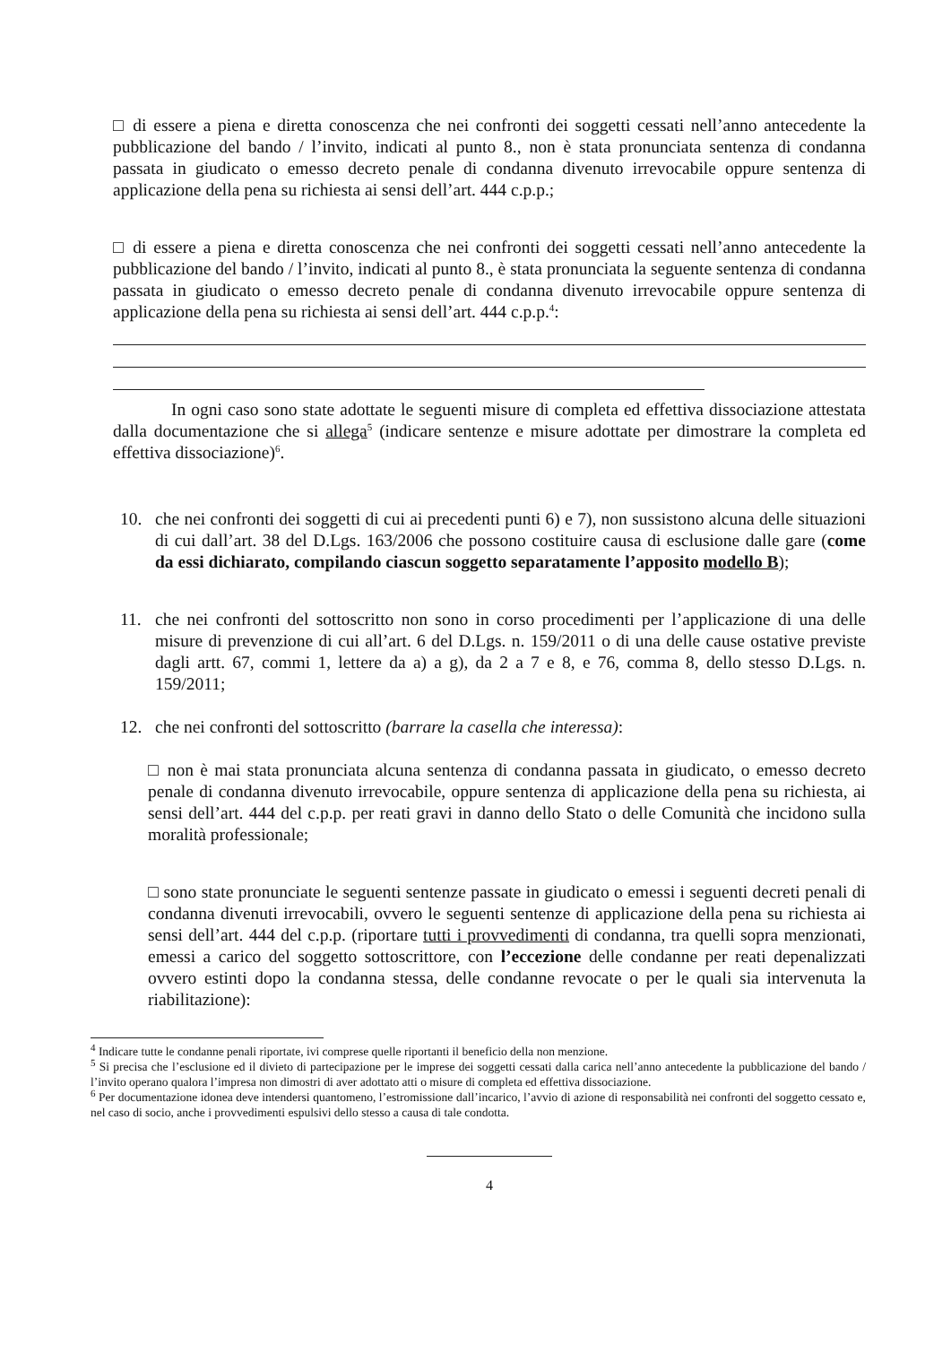□ di essere a piena e diretta conoscenza che nei confronti dei soggetti cessati nell’anno antecedente la pubblicazione del bando / l’invito, indicati al punto 8., non è stata pronunciata sentenza di condanna passata in giudicato o emesso decreto penale di condanna divenuto irrevocabile oppure sentenza di applicazione della pena su richiesta ai sensi dell’art. 444 c.p.p.;
□ di essere a piena e diretta conoscenza che nei confronti dei soggetti cessati nell’anno antecedente la pubblicazione del bando / l’invito, indicati al punto 8., è stata pronunciata la seguente sentenza di condanna passata in giudicato o emesso decreto penale di condanna divenuto irrevocabile oppure sentenza di applicazione della pena su richiesta ai sensi dell’art. 444 c.p.p.<sup>4</sup>:
In ogni caso sono state adottate le seguenti misure di completa ed effettiva dissociazione attestata dalla documentazione che si allega<sup>5</sup> (indicare sentenze e misure adottate per dimostrare la completa ed effettiva dissociazione)<sup>6</sup>.
10. che nei confronti dei soggetti di cui ai precedenti punti 6) e 7), non sussistono alcuna delle situazioni di cui dall’art. 38 del D.Lgs. 163/2006 che possono costituire causa di esclusione dalle gare (come da essi dichiarato, compilando ciascun soggetto separatamente l’apposito modello B);
11. che nei confronti del sottoscritto non sono in corso procedimenti per l’applicazione di una delle misure di prevenzione di cui all’art. 6 del D.Lgs. n. 159/2011 o di una delle cause ostative previste dagli artt. 67, commi 1, lettere da a) a g), da 2 a 7 e 8, e 76, comma 8, dello stesso D.Lgs. n. 159/2011;
12. che nei confronti del sottoscritto (barrare la casella che interessa):
□ non è mai stata pronunciata alcuna sentenza di condanna passata in giudicato, o emesso decreto penale di condanna divenuto irrevocabile, oppure sentenza di applicazione della pena su richiesta, ai sensi dell’art. 444 del c.p.p. per reati gravi in danno dello Stato o delle Comunità che incidono sulla moralità professionale;
□ sono state pronunciate le seguenti sentenze passate in giudicato o emessi i seguenti decreti penali di condanna divenuti irrevocabili, ovvero le seguenti sentenze di applicazione della pena su richiesta ai sensi dell’art. 444 del c.p.p. (riportare tutti i provvedimenti di condanna, tra quelli sopra menzionati, emessi a carico del soggetto sottoscrittore, con l’eccezione delle condanne per reati depenalizzati ovvero estinti dopo la condanna stessa, delle condanne revocate o per le quali sia intervenuta la riabilitazione):
<sup>4</sup> Indicare tutte le condanne penali riportate, ivi comprese quelle riportanti il beneficio della non menzione.
<sup>5</sup> Si precisa che l’esclusione ed il divieto di partecipazione per le imprese dei soggetti cessati dalla carica nell’anno antecedente la pubblicazione del bando / l’invito operano qualora l’impresa non dimostri di aver adottato atti o misure di completa ed effettiva dissociazione.
<sup>6</sup> Per documentazione idonea deve intendersi quantomeno, l’estromissione dall’incarico, l’avvio di azione di responsabilità nei confronti del soggetto cessato e, nel caso di socio, anche i provvedimenti espulsivi dello stesso a causa di tale condotta.
4